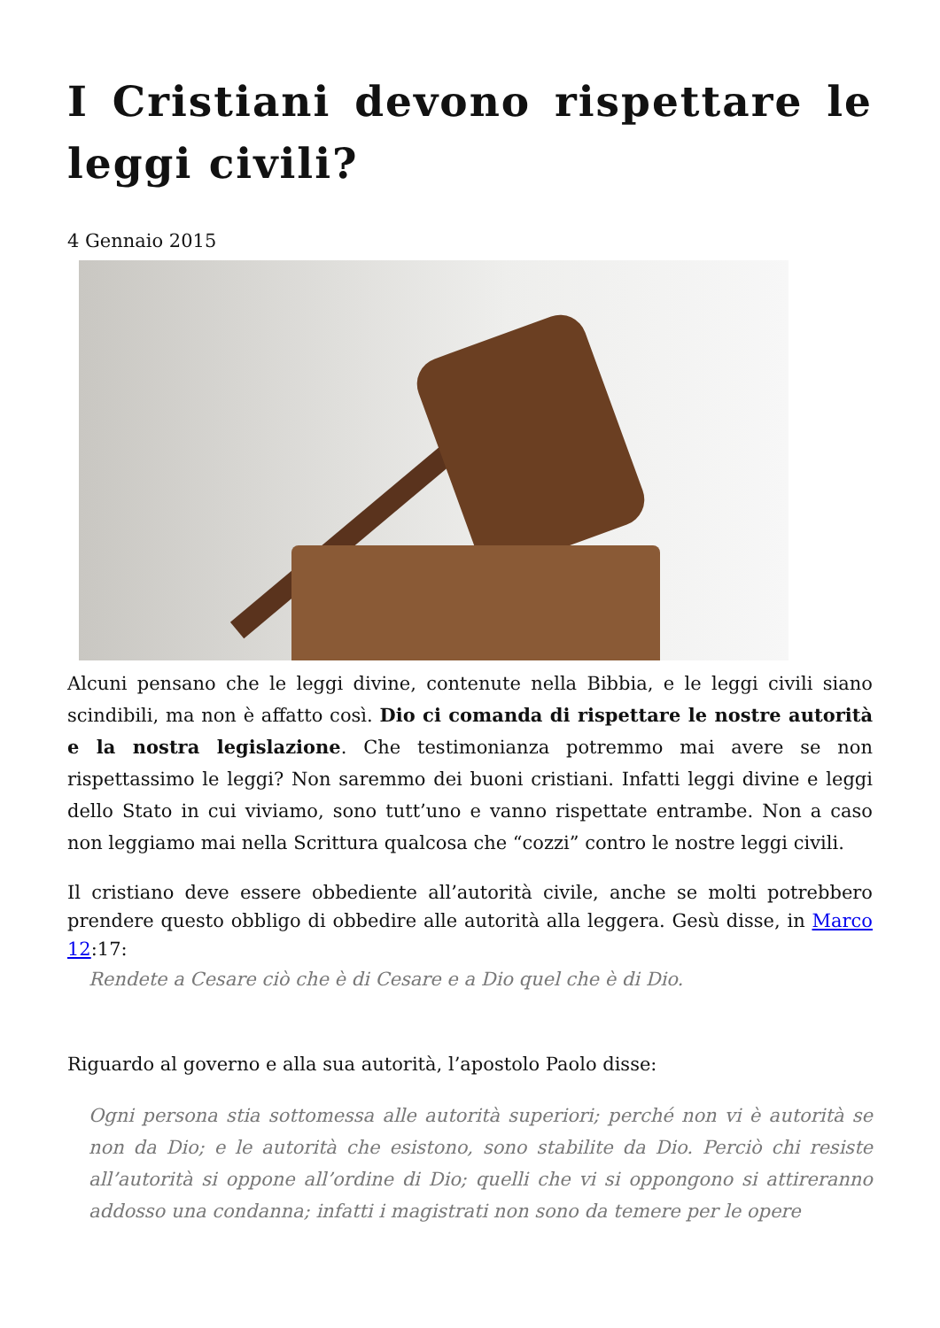I Cristiani devono rispettare le leggi civili?
4 Gennaio 2015
Alcuni pensano che le leggi divine, contenute nella Bibbia, e le leggi civili siano scindibili, ma non è affatto così. Dio ci comanda di rispettare le nostre autorità e la nostra legislazione. Che testimonianza potremmo mai avere se non rispettassimo le leggi? Non saremmo dei buoni cristiani. Infatti leggi divine e leggi dello Stato in cui viviamo, sono tutt’uno e vanno rispettate entrambe. Non a caso non leggiamo mai nella Scrittura qualcosa che “cozzi” contro le nostre leggi civili.
Il cristiano deve essere obbediente all’autorità civile, anche se molti potrebbero prendere questo obbligo di obbedire alle autorità alla leggera. Gesù disse, in Marco 12:17:
Rendete a Cesare ciò che è di Cesare e a Dio quel che è di Dio.
Riguardo al governo e alla sua autorità, l’apostolo Paolo disse:
Ogni persona stia sottomessa alle autorità superiori; perché non vi è autorità se non da Dio; e le autorità che esistono, sono stabilite da Dio. Perciò chi resiste all’autorità si oppone all’ordine di Dio; quelli che vi si oppongono si attireranno addosso una condanna; infatti i magistrati non sono da temere per le opere